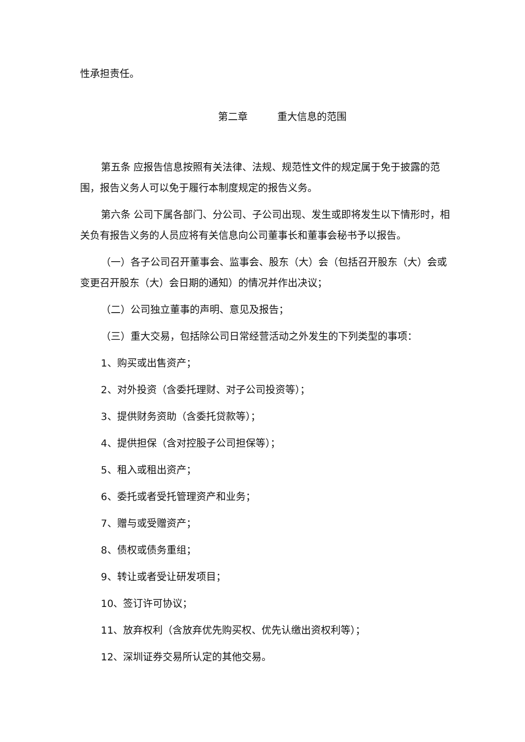性承担责任。
第二章　　　重大信息的范围
第五条 应报告信息按照有关法律、法规、规范性文件的规定属于免于披露的范围，报告义务人可以免于履行本制度规定的报告义务。
第六条 公司下属各部门、分公司、子公司出现、发生或即将发生以下情形时，相关负有报告义务的人员应将有关信息向公司董事长和董事会秘书予以报告。
（一）各子公司召开董事会、监事会、股东（大）会（包括召开股东（大）会或变更召开股东（大）会日期的通知）的情况并作出决议；
（二）公司独立董事的声明、意见及报告；
（三）重大交易，包括除公司日常经营活动之外发生的下列类型的事项：
1、购买或出售资产；
2、对外投资（含委托理财、对子公司投资等）；
3、提供财务资助（含委托贷款等）；
4、提供担保（含对控股子公司担保等）；
5、租入或租出资产；
6、委托或者受托管理资产和业务；
7、赠与或受赠资产；
8、债权或债务重组；
9、转让或者受让研发项目；
10、签订许可协议；
11、放弃权利（含放弃优先购买权、优先认缴出资权利等）；
12、深圳证券交易所认定的其他交易。